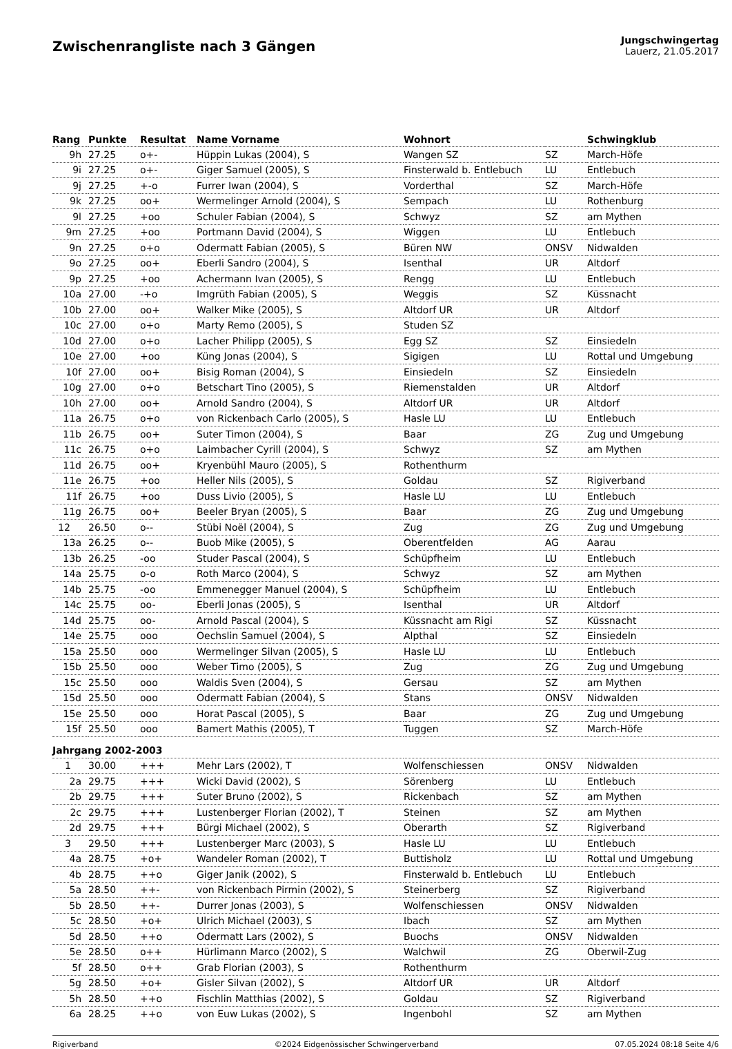Zwischenrangliste nach 3 Gängen
Jungschwingertag
Lauerz, 21.05.2017
| Rang | Punkte | Resultat | Name Vorname | Wohnort | | Schwingklub |
| --- | --- | --- | --- | --- | --- | --- |
| 9h | 27.25 | o+- | Hüppin Lukas (2004), S | Wangen SZ | SZ | March-Höfe |
| 9i | 27.25 | o+- | Giger Samuel (2005), S | Finsterwald b. Entlebuch | LU | Entlebuch |
| 9j | 27.25 | +-o | Furrer Iwan (2004), S | Vorderthal | SZ | March-Höfe |
| 9k | 27.25 | oo+ | Wermelinger Arnold (2004), S | Sempach | LU | Rothenburg |
| 9l | 27.25 | +oo | Schuler Fabian (2004), S | Schwyz | SZ | am Mythen |
| 9m | 27.25 | +oo | Portmann David (2004), S | Wiggen | LU | Entlebuch |
| 9n | 27.25 | o+o | Odermatt Fabian (2005), S | Büren NW | ONSV | Nidwalden |
| 9o | 27.25 | oo+ | Eberli Sandro (2004), S | Isenthal | UR | Altdorf |
| 9p | 27.25 | +oo | Achermann Ivan (2005), S | Rengg | LU | Entlebuch |
| 10a | 27.00 | -+o | Imgrüth Fabian (2005), S | Weggis | SZ | Küssnacht |
| 10b | 27.00 | oo+ | Walker Mike (2005), S | Altdorf UR | UR | Altdorf |
| 10c | 27.00 | o+o | Marty Remo (2005), S | Studen SZ | | |
| 10d | 27.00 | o+o | Lacher Philipp (2005), S | Egg SZ | SZ | Einsiedeln |
| 10e | 27.00 | +oo | Küng Jonas (2004), S | Sigigen | LU | Rottal und Umgebung |
| 10f | 27.00 | oo+ | Bisig Roman (2004), S | Einsiedeln | SZ | Einsiedeln |
| 10g | 27.00 | o+o | Betschart Tino (2005), S | Riemenstalden | UR | Altdorf |
| 10h | 27.00 | oo+ | Arnold Sandro (2004), S | Altdorf UR | UR | Altdorf |
| 11a | 26.75 | o+o | von Rickenbach Carlo (2005), S | Hasle LU | LU | Entlebuch |
| 11b | 26.75 | oo+ | Suter Timon (2004), S | Baar | ZG | Zug und Umgebung |
| 11c | 26.75 | o+o | Laimbacher Cyrill (2004), S | Schwyz | SZ | am Mythen |
| 11d | 26.75 | oo+ | Kryenbühl Mauro (2005), S | Rothenthurm | | |
| 11e | 26.75 | +oo | Heller Nils (2005), S | Goldau | SZ | Rigiverband |
| 11f | 26.75 | +oo | Duss Livio (2005), S | Hasle LU | LU | Entlebuch |
| 11g | 26.75 | oo+ | Beeler Bryan (2005), S | Baar | ZG | Zug und Umgebung |
| 12 | 26.50 | o-- | Stübi Noël (2004), S | Zug | ZG | Zug und Umgebung |
| 13a | 26.25 | o-- | Buob Mike (2005), S | Oberentfelden | AG | Aarau |
| 13b | 26.25 | -oo | Studer Pascal (2004), S | Schüpfheim | LU | Entlebuch |
| 14a | 25.75 | o-o | Roth Marco (2004), S | Schwyz | SZ | am Mythen |
| 14b | 25.75 | -oo | Emmenegger Manuel (2004), S | Schüpfheim | LU | Entlebuch |
| 14c | 25.75 | oo- | Eberli Jonas (2005), S | Isenthal | UR | Altdorf |
| 14d | 25.75 | oo- | Arnold Pascal (2004), S | Küssnacht am Rigi | SZ | Küssnacht |
| 14e | 25.75 | ooo | Oechslin Samuel (2004), S | Alpthal | SZ | Einsiedeln |
| 15a | 25.50 | ooo | Wermelinger Silvan (2005), S | Hasle LU | LU | Entlebuch |
| 15b | 25.50 | ooo | Weber Timo (2005), S | Zug | ZG | Zug und Umgebung |
| 15c | 25.50 | ooo | Waldis Sven (2004), S | Gersau | SZ | am Mythen |
| 15d | 25.50 | ooo | Odermatt Fabian (2004), S | Stans | ONSV | Nidwalden |
| 15e | 25.50 | ooo | Horat Pascal (2005), S | Baar | ZG | Zug und Umgebung |
| 15f | 25.50 | ooo | Bamert Mathis (2005), T | Tuggen | SZ | March-Höfe |
| Jahrgang 2002-2003 | | | | | | |
| 1 | 30.00 | +++ | Mehr Lars (2002), T | Wolfenschiessen | ONSV | Nidwalden |
| 2a | 29.75 | +++ | Wicki David (2002), S | Sörenberg | LU | Entlebuch |
| 2b | 29.75 | +++ | Suter Bruno (2002), S | Rickenbach | SZ | am Mythen |
| 2c | 29.75 | +++ | Lustenberger Florian (2002), T | Steinen | SZ | am Mythen |
| 2d | 29.75 | +++ | Bürgi Michael (2002), S | Oberarth | SZ | Rigiverband |
| 3 | 29.50 | +++ | Lustenberger Marc (2003), S | Hasle LU | LU | Entlebuch |
| 4a | 28.75 | +o+ | Wandeler Roman (2002), T | Buttisholz | LU | Rottal und Umgebung |
| 4b | 28.75 | ++o | Giger Janik (2002), S | Finsterwald b. Entlebuch | LU | Entlebuch |
| 5a | 28.50 | ++- | von Rickenbach Pirmin (2002), S | Steinerberg | SZ | Rigiverband |
| 5b | 28.50 | ++- | Durrer Jonas (2003), S | Wolfenschiessen | ONSV | Nidwalden |
| 5c | 28.50 | +o+ | Ulrich Michael (2003), S | Ibach | SZ | am Mythen |
| 5d | 28.50 | ++o | Odermatt Lars (2002), S | Buochs | ONSV | Nidwalden |
| 5e | 28.50 | o++ | Hürlimann Marco (2002), S | Walchwil | ZG | Oberwil-Zug |
| 5f | 28.50 | o++ | Grab Florian (2003), S | Rothenthurm | | |
| 5g | 28.50 | +o+ | Gisler Silvan (2002), S | Altdorf UR | UR | Altdorf |
| 5h | 28.50 | ++o | Fischlin Matthias (2002), S | Goldau | SZ | Rigiverband |
| 6a | 28.25 | ++o | von Euw Lukas (2002), S | Ingenbohl | SZ | am Mythen |
Rigiverband ©2024 Eidgenössischer Schwingerverband 07.05.2024 08:18 Seite 4/6